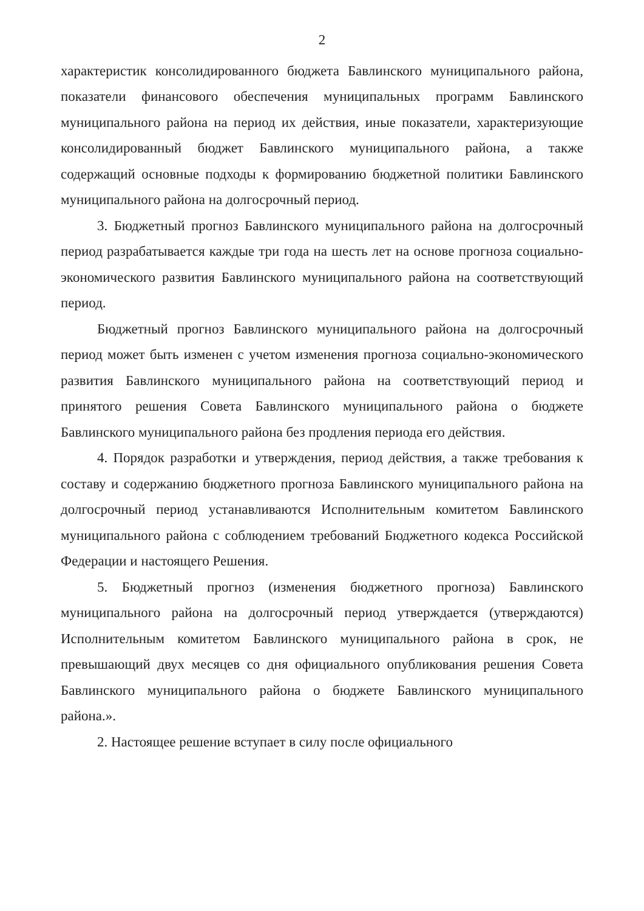2
характеристик консолидированного бюджета Бавлинского муниципального района, показатели финансового обеспечения муниципальных программ Бавлинского муниципального района на период их действия, иные показатели, характеризующие консолидированный бюджет Бавлинского муниципального района, а также содержащий основные подходы к формированию бюджетной политики Бавлинского муниципального района на долгосрочный период.
3. Бюджетный прогноз Бавлинского муниципального района на долгосрочный период разрабатывается каждые три года на шесть лет на основе прогноза социально-экономического развития Бавлинского муниципального района на соответствующий период.
Бюджетный прогноз Бавлинского муниципального района на долгосрочный период может быть изменен с учетом изменения прогноза социально-экономического развития Бавлинского муниципального района на соответствующий период и принятого решения Совета Бавлинского муниципального района о бюджете Бавлинского муниципального района без продления периода его действия.
4. Порядок разработки и утверждения, период действия, а также требования к составу и содержанию бюджетного прогноза Бавлинского муниципального района на долгосрочный период устанавливаются Исполнительным комитетом Бавлинского муниципального района с соблюдением требований Бюджетного кодекса Российской Федерации и настоящего Решения.
5. Бюджетный прогноз (изменения бюджетного прогноза) Бавлинского муниципального района на долгосрочный период утверждается (утверждаются) Исполнительным комитетом Бавлинского муниципального района в срок, не превышающий двух месяцев со дня официального опубликования решения Совета Бавлинского муниципального района о бюджете Бавлинского муниципального района.».
2. Настоящее решение вступает в силу после официального